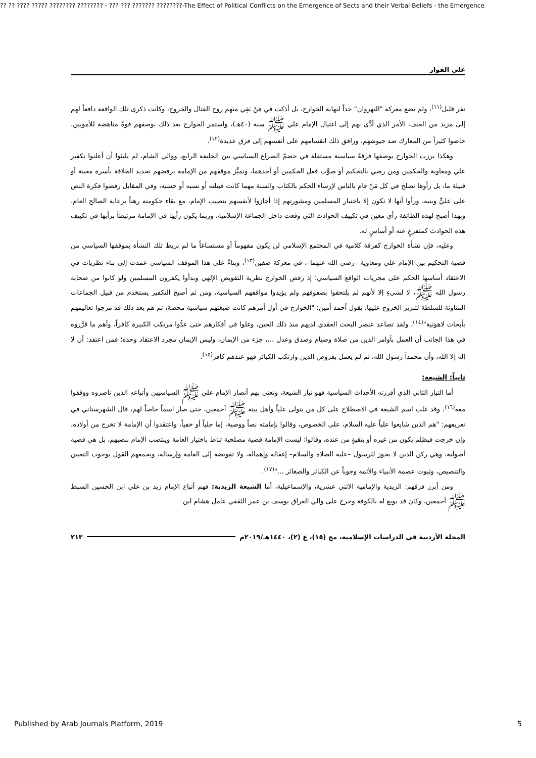?? ?? ???? ????? ???????? ???????? - ??? ??? ??????? ????????-The Effect of Political Conflicts on the Emergence of Sects and their Verbal Beliefs - the Emergence
علي الفواز
نفر قليل<sup>(١١)</sup>، ولم تضع معركة "النهروان" حداً لنهاية الخوارج، بل أذكت في مَنْ بَقِي منهم روح القتال والخروج، وكانت ذكرى تلك الواقعة دافعاً لهم إلى مزيد من العنف، الأمر الذي أدَّى بهم إلى اغتيال الإمام علي ﷺ سنة (٤٠هـ)، واستمر الخوارج بعد ذلك بوصفهم قوةً مناهضة للأمويين، خاضوا كثيراً من المعارك ضد جيوشهم، ورافق ذلك انقسامهم على أنفسهم إلى فرق عديدة<sup>(١٢)</sup>.
وهكذا برزت الخوارج بوصفها فرقةً سياسية مستقلة في خضمّ الصراع السياسي بين الخليفة الرابع، ووالي الشام، لم يلبثوا أن أعلنوا تكفير علي ومعاوية والحكمين ومن رضي بالتحكيم أو صوَّب فعل الحكمين أو أحدهما، وتميَّز موقفهم من الإمامة برفضهم تحديد الخلافة بأسرة معينة أو قبيلة ما، بل رأوها تصلح في كل مَنْ قام بالناس لإرساء الحكم بالكتاب والسنة مهما كانت قبيلته أو نسبه أو حسبه، وفي المقابل رفضوا فكرة النص على عليٍّ وبنيه، ورأوا أنها لا تكون إلا باختيار المسلمين ومشورتهم إذا أجازوا لأنفسهم تنصيب الإمام، مع بقاء حكومته رهناً برعاية الصالح العام، وبهذا أصبح لهذه الطائفة رأي معين في تكييف الحوادث التي وقعت داخل الجماعة الإسلامية، وربما يكون رأيها في الإمامة مرتبطاً برأيها في تكييف هذه الحوادث كمتفرعٍ عنه أو أساسٍ له.
وعليه، فإن نشأة الخوارج كفرقة كلامية في المجتمع الإسلامي لن يكون مفهوماً أو مستساغاً ما لم نربط تلك النشأة بموقفها السياسي من قضية التحكيم بين الإمام علي ومعاوية –رضي الله عنهما–، في معركة صفين<sup>(١٣)</sup>، وبناءً على هذا الموقف السياسي عمدت إلى بناء نظريات في الاعتقاد أساسها الحكم على مجريات الواقع السياسي؛ إذ رفض الخوارج نظرية التفويض الإلهي وبدأوا يكفرون المسلمين ولو كانوا من صحابة رسول الله ﷺ، لا لشيءٍ إلا لأنهم لم يلتحقوا بصفوفهم ولم يؤيدوا مواقفهم السياسية، ومن ثم أصبح التكفير يستخدم من قبيل الجماعات المناوئة للسلطة لتبرير الخروج عليها، يقول أحمد أمين: "الخوارج في أول أمرهم كانت صبغتهم سياسية محضة، ثم هم بعد ذلك قد مزجوا تعاليمهم بأبحاث لاهوتية"<sup>(١٤)</sup>، ولقد تصاعد عنصر البحث العقدي لديهم منذ ذلك الحين، وغلوا في أفكارهم حتى عدُّوا مرتكب الكبيرة كافراً، وأهم ما قرَّروه في هذا الجانب أن العمل بأوامر الدين من صلاة وصيام وصدق وعدل ...، جزء من الإيمان، وليس الإيمان مجرد الاعتقاد وحده؛ فمن اعتقد: أن لا إله إلا الله، وأن محمداً رسول الله، ثم لم يعمل بفروض الدين وارتكب الكبائر فهو عندهم كافر<sup>(١٥)</sup>.
ثانياً: الشيعة:
أما التيار الثاني الذي أفرزته الأحداث السياسية فهو تيار الشيعة، ونعني بهم أنصار الإمام علي ﷺ السياسيين وأتباعه الذين ناصروه ووقفوا معه<sup>(١٦)</sup>، وقد غلب اسم الشيعة في الاصطلاح على كل من يتولى علياً وأهل بيته ﷺ أجمعين، حتى صار اسماً خاصاً لهم، قال الشهرستاني في تعريفهم: "هم الذين شايعوا علياً عليه السلام، على الخصوص، وقالوا بإمامته نصاً ووصية، إما جلياً أو خفياً، واعتقدوا أن الإمامة لا تخرج من أولاده، وإن خرجت فبظلم يكون من غيره أو بتقيةٍ من عنده، وقالوا: ليست الإمامة قضية مصلحية تناط باختيار العامة وينتصب الإمام بنصبهم، بل هي قضية أصولية، وهي ركن الدين لا يجوز للرسول –عليه الصلاة والسلام– إغفاله وإهماله، ولا تفويضه إلى العامة وإرساله، ويجمعهم القول بوجوب التعيين والتنصيص، وثبوت عصمة الأنبياء والأئمة وجوباً عن الكبائر والصغائر ..."<sup>(١٧)</sup>.
ومن أبرز فرقهم: الزيدية والإمامية الاثني عشرية، والإسماعيلية، أما الشيعة الزيدية: فهم أتباع الإمام زيد بن علي ابن الحسين السبط ﷺ أجمعين، وكان قد بويع له بالكوفة وخرج على والي العراق يوسف بن عمر الثقفي عامل هشام ابن
المجلة الأردنية في الدراسات الإسلامية، مج (١٥)، ع (٢)، ١٤٤٠هـ/٢٠١٩م ٢١٣
Published by Arab Journals Platform, 2019 5